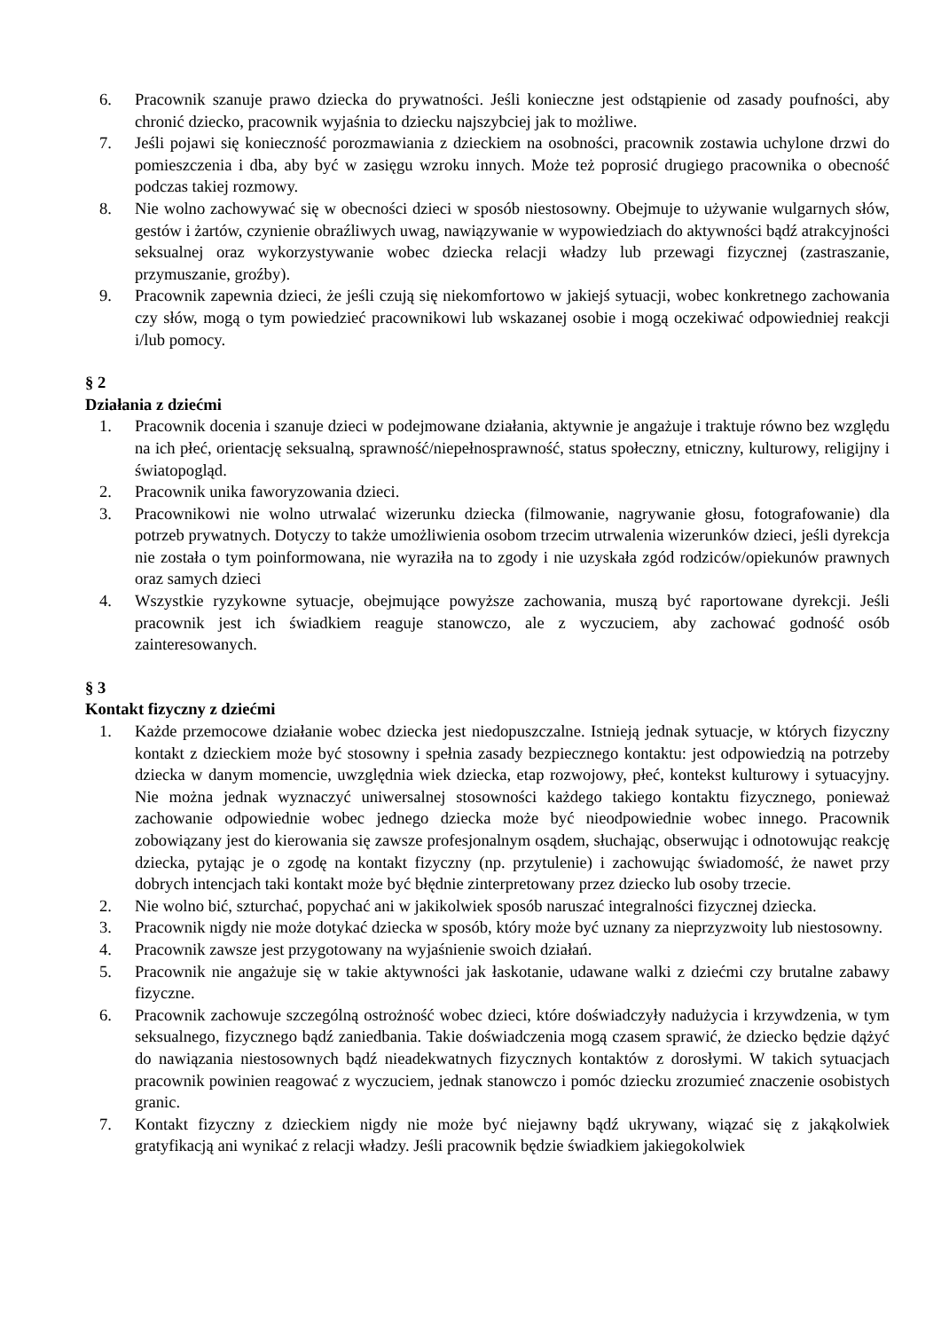6. Pracownik szanuje prawo dziecka do prywatności. Jeśli konieczne jest odstąpienie od zasady poufności, aby chronić dziecko, pracownik wyjaśnia to dziecku najszybciej jak to możliwe.
7. Jeśli pojawi się konieczność porozmawiania z dzieckiem na osobności, pracownik zostawia uchylone drzwi do pomieszczenia i dba, aby być w zasięgu wzroku innych. Może też poprosić drugiego pracownika o obecność podczas takiej rozmowy.
8. Nie wolno zachowywać się w obecności dzieci w sposób niestosowny. Obejmuje to używanie wulgarnych słów, gestów i żartów, czynienie obraźliwych uwag, nawiązywanie w wypowiedziach do aktywności bądź atrakcyjności seksualnej oraz wykorzystywanie wobec dziecka relacji władzy lub przewagi fizycznej (zastraszanie, przymuszanie, groźby).
9. Pracownik zapewnia dzieci, że jeśli czują się niekomfortowo w jakiejś sytuacji, wobec konkretnego zachowania czy słów, mogą o tym powiedzieć pracownikowi lub wskazanej osobie i mogą oczekiwać odpowiedniej reakcji i/lub pomocy.
§ 2
Działania z dziećmi
1. Pracownik docenia i szanuje dzieci w podejmowane działania, aktywnie je angażuje i traktuje równo bez względu na ich płeć, orientację seksualną, sprawność/niepełnosprawność, status społeczny, etniczny, kulturowy, religijny i światopogląd.
2. Pracownik unika faworyzowania dzieci.
3. Pracownikowi nie wolno utrwalać wizerunku dziecka (filmowanie, nagrywanie głosu, fotografowanie) dla potrzeb prywatnych. Dotyczy to także umożliwienia osobom trzecim utrwalenia wizerunków dzieci, jeśli dyrekcja nie została o tym poinformowana, nie wyraziła na to zgody i nie uzyskała zgód rodziców/opiekunów prawnych oraz samych dzieci
4. Wszystkie ryzykowne sytuacje, obejmujące powyższe zachowania, muszą być raportowane dyrekcji. Jeśli pracownik jest ich świadkiem reaguje stanowczo, ale z wyczuciem, aby zachować godność osób zainteresowanych.
§ 3
Kontakt fizyczny z dziećmi
1. Każde przemocowe działanie wobec dziecka jest niedopuszczalne. Istnieją jednak sytuacje, w których fizyczny kontakt z dzieckiem może być stosowny i spełnia zasady bezpiecznego kontaktu: jest odpowiedzią na potrzeby dziecka w danym momencie, uwzględnia wiek dziecka, etap rozwojowy, płeć, kontekst kulturowy i sytuacyjny. Nie można jednak wyznaczyć uniwersalnej stosowności każdego takiego kontaktu fizycznego, ponieważ zachowanie odpowiednie wobec jednego dziecka może być nieodpowiednie wobec innego. Pracownik zobowiązany jest do kierowania się zawsze profesjonalnym osądem, słuchając, obserwując i odnotowując reakcję dziecka, pytając je o zgodę na kontakt fizyczny (np. przytulenie) i zachowując świadomość, że nawet przy dobrych intencjach taki kontakt może być błędnie zinterpretowany przez dziecko lub osoby trzecie.
2. Nie wolno bić, szturchać, popychać ani w jakikolwiek sposób naruszać integralności fizycznej dziecka.
3. Pracownik nigdy nie może dotykać dziecka w sposób, który może być uznany za nieprzyzwoity lub niestosowny.
4. Pracownik zawsze jest przygotowany na wyjaśnienie swoich działań.
5. Pracownik nie angażuje się w takie aktywności jak łaskotanie, udawane walki z dziećmi czy brutalne zabawy fizyczne.
6. Pracownik zachowuje szczególną ostrożność wobec dzieci, które doświadczyły nadużycia i krzywdzenia, w tym seksualnego, fizycznego bądź zaniedbania. Takie doświadczenia mogą czasem sprawić, że dziecko będzie dążyć do nawiązania niestosownych bądź nieadekwatnych fizycznych kontaktów z dorosłymi. W takich sytuacjach pracownik powinien reagować z wyczuciem, jednak stanowczo i pomóc dziecku zrozumieć znaczenie osobistych granic.
7. Kontakt fizyczny z dzieckiem nigdy nie może być niejawny bądź ukrywany, wiązać się z jakąkolwiek gratyfikacją ani wynikać z relacji władzy. Jeśli pracownik będzie świadkiem jakiegokolwiek